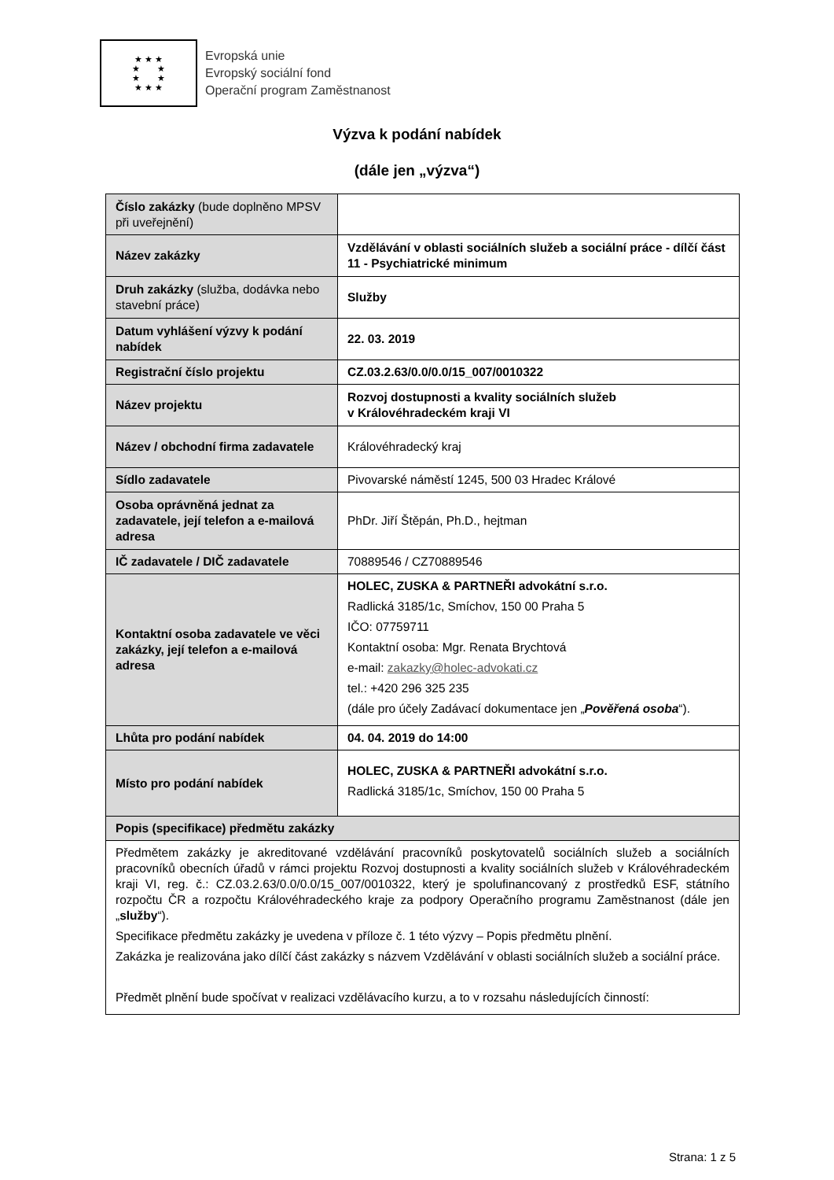★ ★ ★
★ ★
★ ★
★ ★ ★
Evropská unie
Evropský sociální fond
Operační program Zaměstnanost
Výzva k podání nabídek
(dále jen „výzva“)
| Číslo zakázky (bude doplněno MPSV při uveřejnění) | |
| Název zakázky | Vzdělávání v oblasti sociálních služeb a sociální práce - dílčí část 11 - Psychiatrické minimum |
| Druh zakázky (služba, dodávka nebo stavební práce) | Služby |
| Datum vyhlášení výzvy k podání nabídek | 22. 03. 2019 |
| Registrační číslo projektu | CZ.03.2.63/0.0/0.0/15_007/0010322 |
| Název projektu | Rozvoj dostupnosti a kvality sociálních služeb v Královéhradeckém kraji VI |
| Název / obchodní firma zadavatele | Královéhradecký kraj |
| Sídlo zadavatele | Pivovarské náměstí 1245, 500 03 Hradec Králové |
| Osoba oprávněná jednat za zadavatele, její telefon a e-mailová adresa | PhDr. Jiří Štěpán, Ph.D., hejtman |
| IČ zadavatele / DIČ zadavatele | 70889546 / CZ70889546 |
| Kontaktní osoba zadavatele ve věci zakázky, její telefon a e-mailová adresa | HOLEC, ZUSKA & PARTNEŘI advokátní s.r.o. Radlická 3185/1c, Smíchov, 150 00 Praha 5 IČO: 07759711 Kontaktní osoba: Mgr. Renata Brychtová e-mail: zakazky@holec-advokati.cz tel.: +420 296 325 235 (dále pro účely Zadávací dokumentace jen „ Pověřená osoba “). |
| Lhůta pro podání nabídek | 04. 04. 2019 do 14:00 |
| Místo pro podání nabídek | HOLEC, ZUSKA & PARTNEŘI advokátní s.r.o. Radlická 3185/1c, Smíchov, 150 00 Praha 5 |
| Popis (specifikace) předmětu zakázky | |
| Předmětem zakázky je akreditované vzdělávání pracovníků poskytovatelů sociálních služeb a sociálních pracovníků obecních úřadů v rámci projektu Rozvoj dostupnosti a kvality sociálních služeb v Královéhradeckém kraji VI, reg. č.: CZ.03.2.63/0.0/0.0/15_007/0010322, který je spolufinancovaný z prostředků ESF, státního rozpočtu ČR a rozpočtu Královéhradeckého kraje za podpory Operačního programu Zaměstnanost (dále jen „ služby “). Specifikace předmětu zakázky je uvedena v příloze č. 1 této výzvy – Popis předmětu plnění. Zakázka je realizována jako dílčí část zakázky s názvem Vzdělávání v oblasti sociálních služeb a sociální práce. Předmět plnění bude spočívat v realizaci vzdělávacího kurzu, a to v rozsahu následujících činností: | |
Strana: 1 z 5